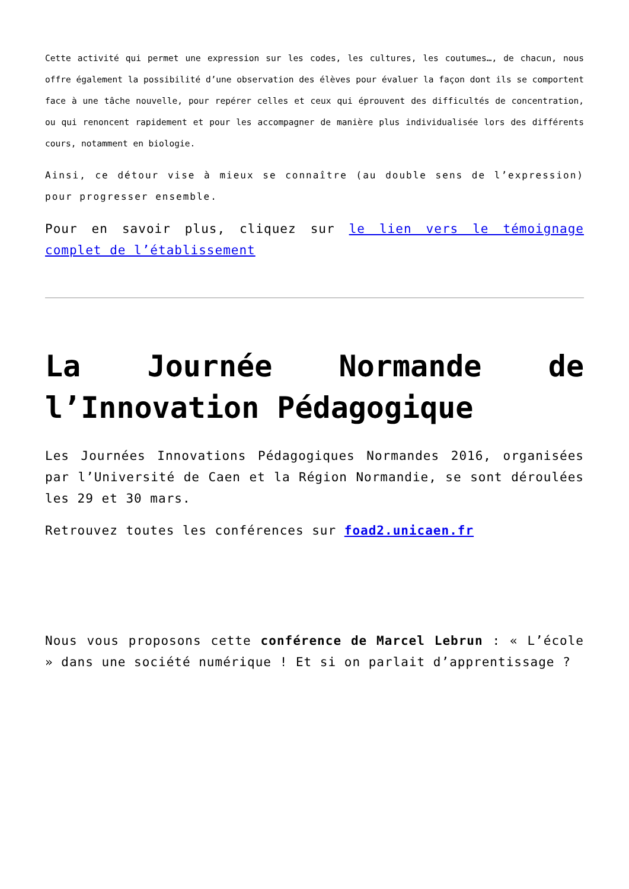Cette activité qui permet une expression sur les codes, les cultures, les coutumes…, de chacun, nous offre également la possibilité d’une observation des élèves pour évaluer la façon dont ils se comportent face à une tâche nouvelle, pour repérer celles et ceux qui éprouvent des difficultés de concentration, ou qui renoncent rapidement et pour les accompagner de manière plus individualisée lors des différents cours, notamment en biologie.
Ainsi, ce détour vise à mieux se connaître (au double sens de l’expression) pour progresser ensemble.
Pour en savoir plus, cliquez sur le lien vers le témoignage complet de l’établissement
La Journée Normande de l’Innovation Pédagogique
Les Journées Innovations Pédagogiques Normandes 2016, organisées par l’Université de Caen et la Région Normandie, se sont déroulées les 29 et 30 mars.
Retrouvez toutes les conférences sur foad2.unicaen.fr
Nous vous proposons cette conférence de Marcel Lebrun : « L’école » dans une société numérique ! Et si on parlait d’apprentissage ?